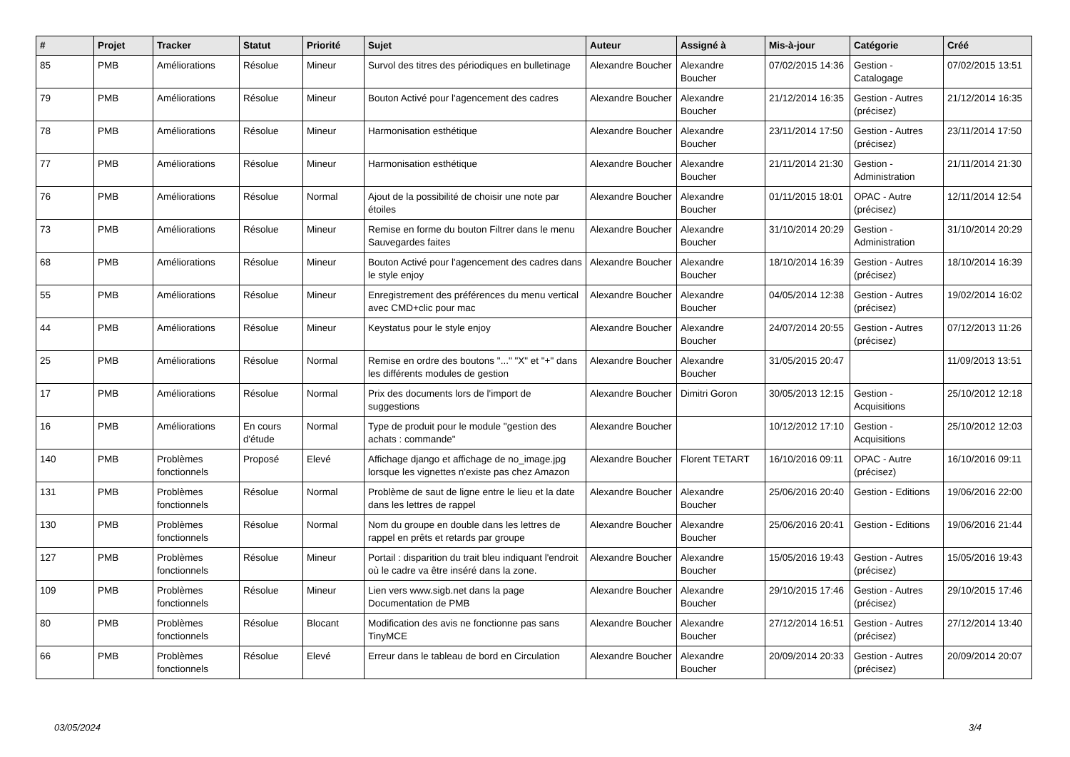| # | Projet | Tracker | Statut | Priorité | Sujet | Auteur | Assigné à | Mis-à-jour | Catégorie | Créé |
| --- | --- | --- | --- | --- | --- | --- | --- | --- | --- | --- |
| 85 | PMB | Améliorations | Résolue | Mineur | Survol des titres des périodiques en bulletinage | Alexandre Boucher | Alexandre Boucher | 07/02/2015 14:36 | Gestion - Catalogage | 07/02/2015 13:51 |
| 79 | PMB | Améliorations | Résolue | Mineur | Bouton Activé pour l'agencement des cadres | Alexandre Boucher | Alexandre Boucher | 21/12/2014 16:35 | Gestion - Autres (précisez) | 21/12/2014 16:35 |
| 78 | PMB | Améliorations | Résolue | Mineur | Harmonisation esthétique | Alexandre Boucher | Alexandre Boucher | 23/11/2014 17:50 | Gestion - Autres (précisez) | 23/11/2014 17:50 |
| 77 | PMB | Améliorations | Résolue | Mineur | Harmonisation esthétique | Alexandre Boucher | Alexandre Boucher | 21/11/2014 21:30 | Gestion - Administration | 21/11/2014 21:30 |
| 76 | PMB | Améliorations | Résolue | Normal | Ajout de la possibilité de choisir une note par étoiles | Alexandre Boucher | Alexandre Boucher | 01/11/2015 18:01 | OPAC - Autre (précisez) | 12/11/2014 12:54 |
| 73 | PMB | Améliorations | Résolue | Mineur | Remise en forme du bouton Filtrer dans le menu Sauvegardes faites | Alexandre Boucher | Alexandre Boucher | 31/10/2014 20:29 | Gestion - Administration | 31/10/2014 20:29 |
| 68 | PMB | Améliorations | Résolue | Mineur | Bouton Activé pour l'agencement des cadres dans le style enjoy | Alexandre Boucher | Alexandre Boucher | 18/10/2014 16:39 | Gestion - Autres (précisez) | 18/10/2014 16:39 |
| 55 | PMB | Améliorations | Résolue | Mineur | Enregistrement des préférences du menu vertical avec CMD+clic pour mac | Alexandre Boucher | Alexandre Boucher | 04/05/2014 12:38 | Gestion - Autres (précisez) | 19/02/2014 16:02 |
| 44 | PMB | Améliorations | Résolue | Mineur | Keystatus pour le style enjoy | Alexandre Boucher | Alexandre Boucher | 24/07/2014 20:55 | Gestion - Autres (précisez) | 07/12/2013 11:26 |
| 25 | PMB | Améliorations | Résolue | Normal | Remise en ordre des boutons "..." "X" et "+" dans les différents modules de gestion | Alexandre Boucher | Alexandre Boucher | 31/05/2015 20:47 | | 11/09/2013 13:51 |
| 17 | PMB | Améliorations | Résolue | Normal | Prix des documents lors de l'import de suggestions | Alexandre Boucher | Dimitri Goron | 30/05/2013 12:15 | Gestion - Acquisitions | 25/10/2012 12:18 |
| 16 | PMB | Améliorations | En cours d'étude | Normal | Type de produit pour le module "gestion des achats : commande" | Alexandre Boucher | | 10/12/2012 17:10 | Gestion - Acquisitions | 25/10/2012 12:03 |
| 140 | PMB | Problèmes fonctionnels | Proposé | Elevé | Affichage django et affichage de no_image.jpg lorsque les vignettes n'existe pas chez Amazon | Alexandre Boucher | Florent TETART | 16/10/2016 09:11 | OPAC - Autre (précisez) | 16/10/2016 09:11 |
| 131 | PMB | Problèmes fonctionnels | Résolue | Normal | Problème de saut de ligne entre le lieu et la date dans les lettres de rappel | Alexandre Boucher | Alexandre Boucher | 25/06/2016 20:40 | Gestion - Editions | 19/06/2016 22:00 |
| 130 | PMB | Problèmes fonctionnels | Résolue | Normal | Nom du groupe en double dans les lettres de rappel en prêts et retards par groupe | Alexandre Boucher | Alexandre Boucher | 25/06/2016 20:41 | Gestion - Editions | 19/06/2016 21:44 |
| 127 | PMB | Problèmes fonctionnels | Résolue | Mineur | Portail : disparition du trait bleu indiquant l'endroit où le cadre va être inséré dans la zone. | Alexandre Boucher | Alexandre Boucher | 15/05/2016 19:43 | Gestion - Autres (précisez) | 15/05/2016 19:43 |
| 109 | PMB | Problèmes fonctionnels | Résolue | Mineur | Lien vers www.sigb.net dans la page Documentation de PMB | Alexandre Boucher | Alexandre Boucher | 29/10/2015 17:46 | Gestion - Autres (précisez) | 29/10/2015 17:46 |
| 80 | PMB | Problèmes fonctionnels | Résolue | Blocant | Modification des avis ne fonctionne pas sans TinyMCE | Alexandre Boucher | Alexandre Boucher | 27/12/2014 16:51 | Gestion - Autres (précisez) | 27/12/2014 13:40 |
| 66 | PMB | Problèmes fonctionnels | Résolue | Elevé | Erreur dans le tableau de bord en Circulation | Alexandre Boucher | Alexandre Boucher | 20/09/2014 20:33 | Gestion - Autres (précisez) | 20/09/2014 20:07 |
03/05/2024 3/4